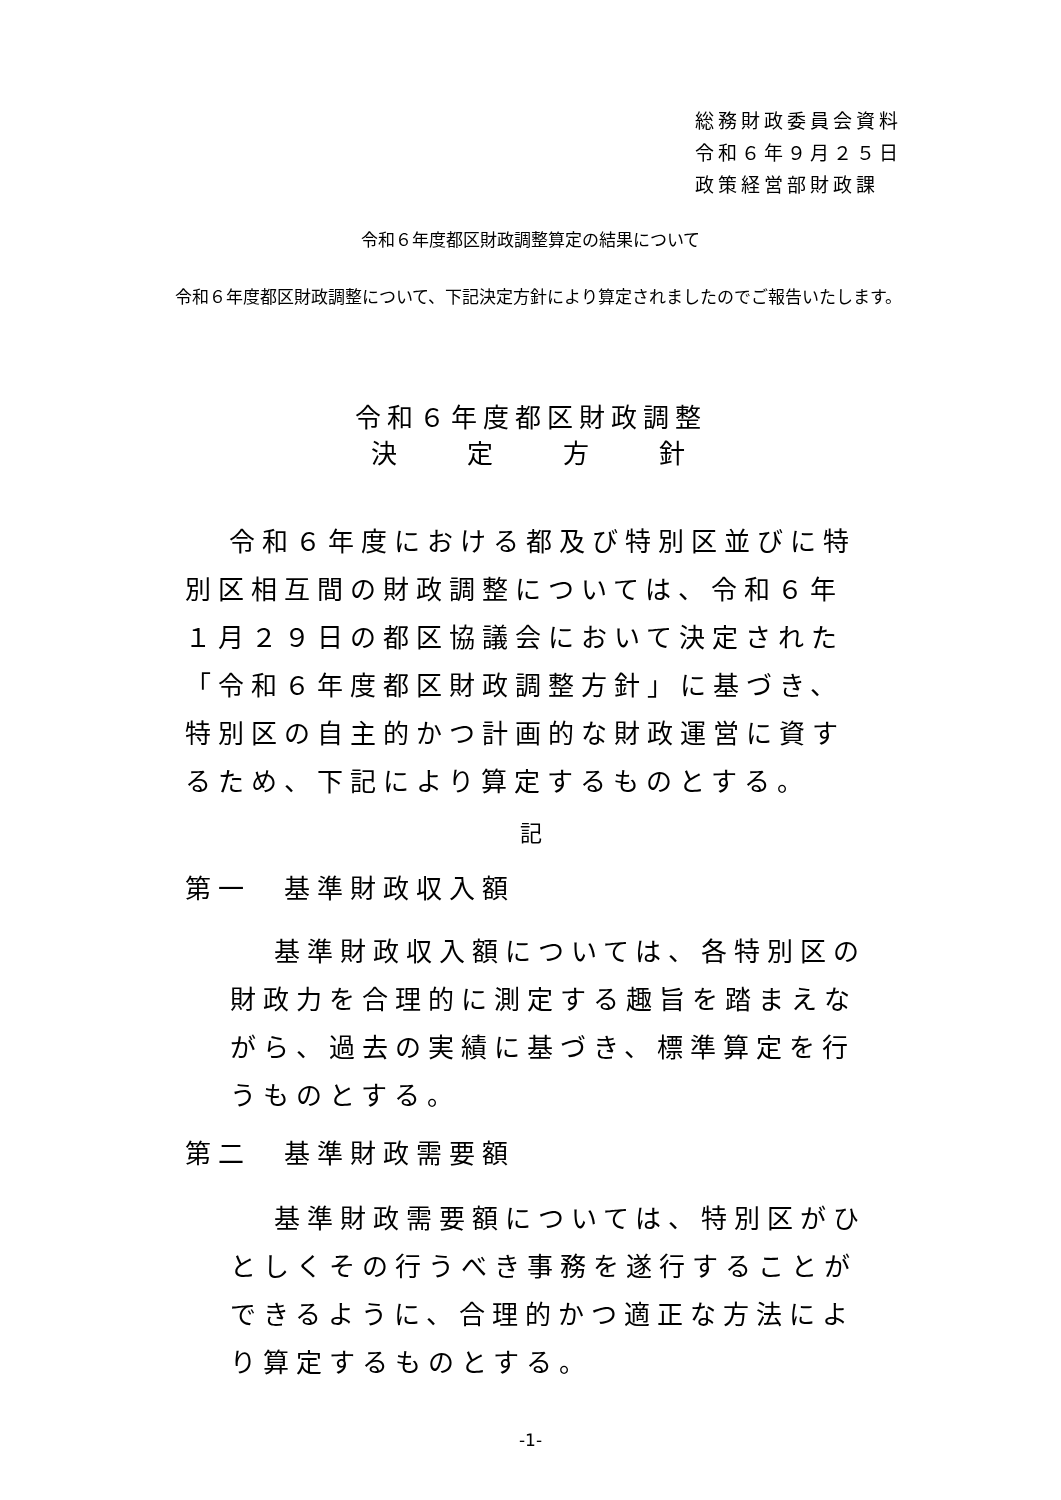総務財政委員会資料
令和６年９月２５日
政策経営部財政課
令和６年度都区財政調整算定の結果について
令和６年度都区財政調整について、下記決定方針により算定されましたのでご報告いたします。
令和６年度都区財政調整
決　　定　　方　　針
令和６年度における都及び特別区並びに特別区相互間の財政調整については、令和６年１月２９日の都区協議会において決定された「令和６年度都区財政調整方針」に基づき、特別区の自主的かつ計画的な財政運営に資するため、下記により算定するものとする。
記
第一　基準財政収入額
基準財政収入額については、各特別区の財政力を合理的に測定する趣旨を踏まえながら、過去の実績に基づき、標準算定を行うものとする。
第二　基準財政需要額
基準財政需要額については、特別区がひとしくその行うべき事務を遂行することができるように、合理的かつ適正な方法により算定するものとする。
-1-